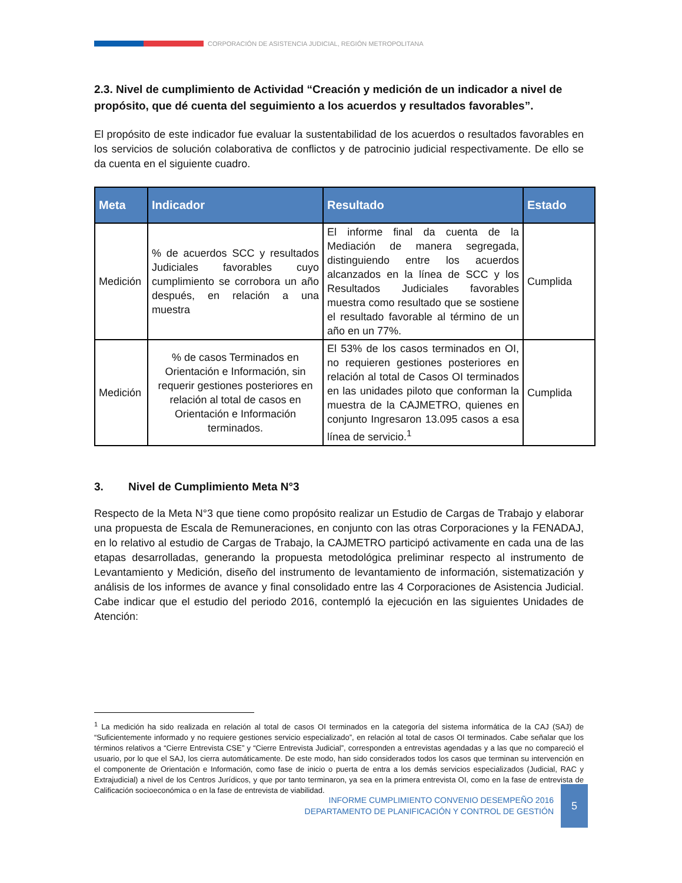CORPORACIÓN DE ASISTENCIA JUDICIAL, REGIÓN METROPOLITANA
2.3. Nivel de cumplimiento de Actividad “Creación y medición de un indicador a nivel de propósito, que dé cuenta del seguimiento a los acuerdos y resultados favorables”.
El propósito de este indicador fue evaluar la sustentabilidad de los acuerdos o resultados favorables en los servicios de solución colaborativa de conflictos y de patrocinio judicial respectivamente. De ello se da cuenta en el siguiente cuadro.
| Meta | Indicador | Resultado | Estado |
| --- | --- | --- | --- |
| Medición | % de acuerdos SCC y resultados Judiciales favorables cuyo cumplimiento se corrobora un año después, en relación a una muestra | El informe final da cuenta de la Mediación de manera segregada, distinguiendo entre los acuerdos alcanzados en la línea de SCC y los Resultados Judiciales favorables muestra como resultado que se sostiene el resultado favorable al término de un año en un 77%. | Cumplida |
| Medición | % de casos Terminados en Orientación e Información, sin requerir gestiones posteriores en relación al total de casos en Orientación e Información terminados. | El 53% de los casos terminados en OI, no requieren gestiones posteriores en relación al total de Casos OI terminados en las unidades piloto que conforman la muestra de la CAJMETRO, quienes en conjunto Ingresaron 13.095 casos a esa línea de servicio.<sup>1</sup> | Cumplida |
3. Nivel de Cumplimiento Meta N°3
Respecto de la Meta N°3 que tiene como propósito realizar un Estudio de Cargas de Trabajo y elaborar una propuesta de Escala de Remuneraciones, en conjunto con las otras Corporaciones y la FENADAJ, en lo relativo al estudio de Cargas de Trabajo, la CAJMETRO participó activamente en cada una de las etapas desarrolladas, generando la propuesta metodológica preliminar respecto al instrumento de Levantamiento y Medición, diseño del instrumento de levantamiento de información, sistematización y análisis de los informes de avance y final consolidado entre las 4 Corporaciones de Asistencia Judicial. Cabe indicar que el estudio del periodo 2016, contempló la ejecución en las siguientes Unidades de Atención:
<sup>1</sup> La medición ha sido realizada en relación al total de casos OI terminados en la categoría del sistema informática de la CAJ (SAJ) de “Suficientemente informado y no requiere gestiones servicio especializado”, en relación al total de casos OI terminados. Cabe señalar que los términos relativos a “Cierre Entrevista CSE” y “Cierre Entrevista Judicial”, corresponden a entrevistas agendadas y a las que no compareció el usuario, por lo que el SAJ, los cierra automáticamente. De este modo, han sido considerados todos los casos que terminan su intervención en el componente de Orientación e Información, como fase de inicio o puerta de entra a los demás servicios especializados (Judicial, RAC y Extrajudicial) a nivel de los Centros Jurídicos, y que por tanto terminaron, ya sea en la primera entrevista OI, como en la fase de entrevista de Calificación socioeconómica o en la fase de entrevista de viabilidad.
INFORME CUMPLIMIENTO CONVENIO DESEMPEÑO 2016
DEPARTAMENTO DE PLANIFICACIÓN Y CONTROL DE GESTIÓN
5